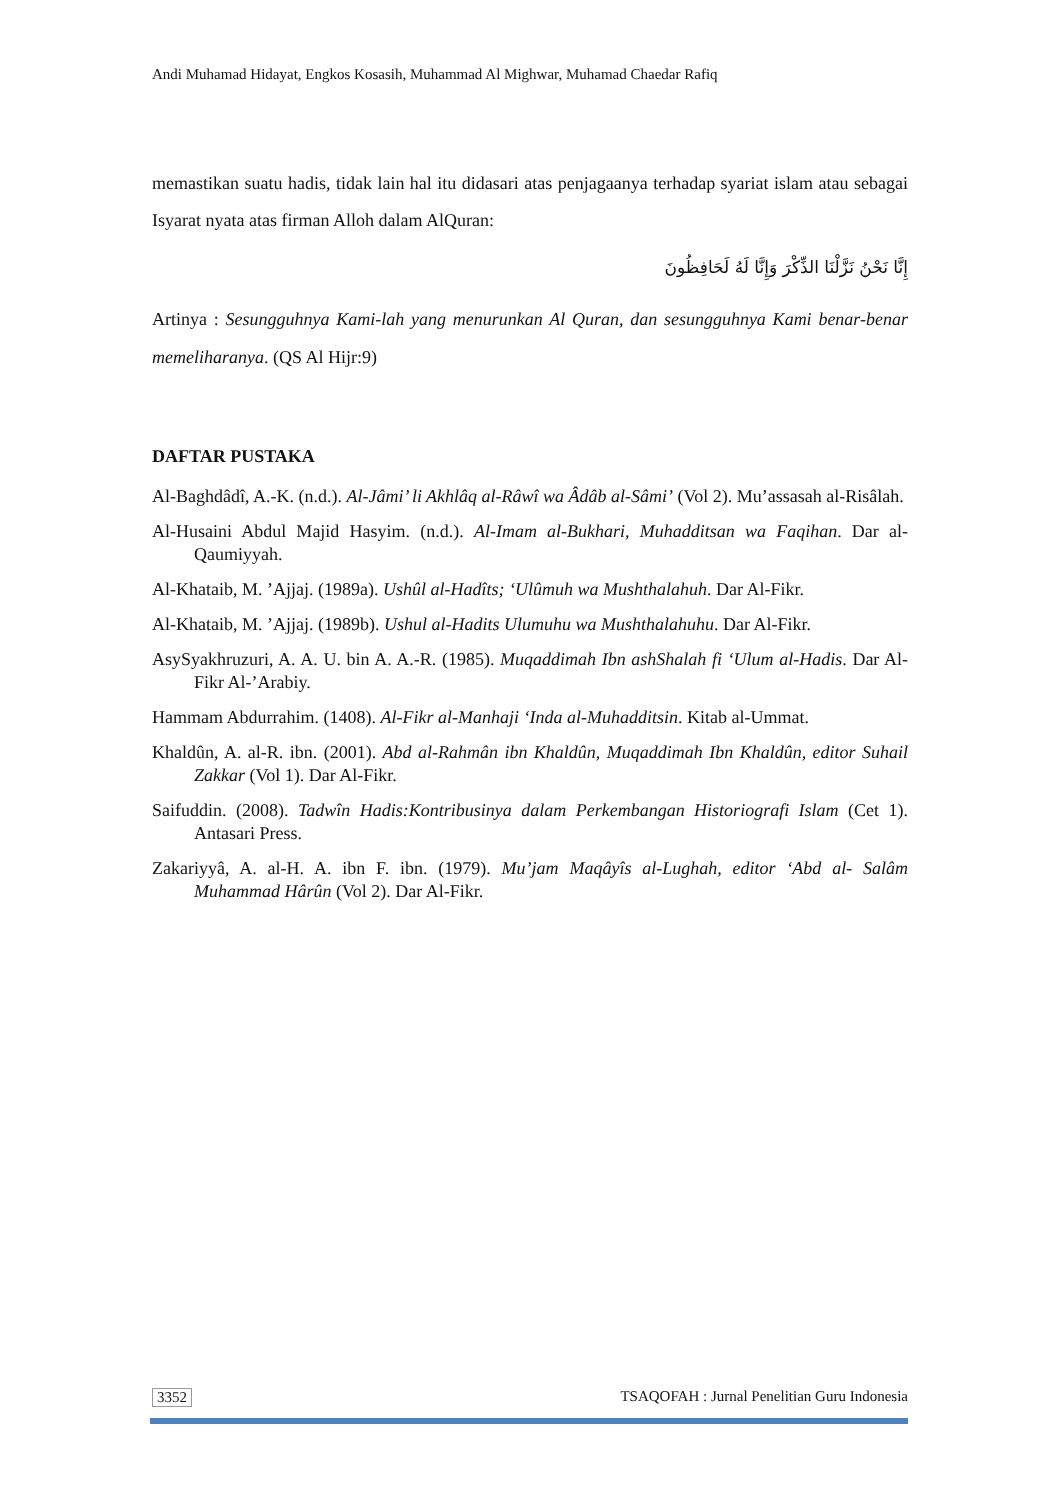Andi Muhamad Hidayat, Engkos Kosasih, Muhammad Al Mighwar, Muhamad Chaedar Rafiq
memastikan suatu hadis, tidak lain hal itu didasari atas penjagaanya terhadap syariat islam atau sebagai Isyarat nyata atas firman Alloh dalam AlQuran:
إِنَّا نَحْنُ نَزَّلْنَا الذِّكْرَ وَإِنَّا لَهُ لَحَافِظُونَ
Artinya : Sesungguhnya Kami-lah yang menurunkan Al Quran, dan sesungguhnya Kami benar-benar memeliharanya. (QS Al Hijr:9)
DAFTAR PUSTAKA
Al-Baghdâdî, A.-K. (n.d.). Al-Jâmi’ li Akhlâq al-Râwî wa Âdâb al-Sâmi’ (Vol 2). Mu’assasah al-Risâlah.
Al-Husaini Abdul Majid Hasyim. (n.d.). Al-Imam al-Bukhari, Muhadditsan wa Faqihan. Dar al-Qaumiyyah.
Al-Khataib, M. ’Ajjaj. (1989a). Ushûl al-Hadîts; ‘Ulûmuh wa Mushthalahuh. Dar Al-Fikr.
Al-Khataib, M. ’Ajjaj. (1989b). Ushul al-Hadits Ulumuhu wa Mushthalahuhu. Dar Al-Fikr.
AsySyakhruzuri, A. A. U. bin A. A.-R. (1985). Muqaddimah Ibn ashShalah fi ‘Ulum al-Hadis. Dar Al-Fikr Al-’Arabiy.
Hammam Abdurrahim. (1408). Al-Fikr al-Manhaji ‘Inda al-Muhadditsin. Kitab al-Ummat.
Khaldûn, A. al-R. ibn. (2001). Abd al-Rahmân ibn Khaldûn, Muqaddimah Ibn Khaldûn, editor Suhail Zakkar (Vol 1). Dar Al-Fikr.
Saifuddin. (2008). Tadwîn Hadis:Kontribusinya dalam Perkembangan Historiografi Islam (Cet 1). Antasari Press.
Zakariyyâ, A. al-H. A. ibn F. ibn. (1979). Mu’jam Maqâyîs al-Lughah, editor ‘Abd al- Salâm Muhammad Hârûn (Vol 2). Dar Al-Fikr.
3352 TSAQOFAH : Jurnal Penelitian Guru Indonesia